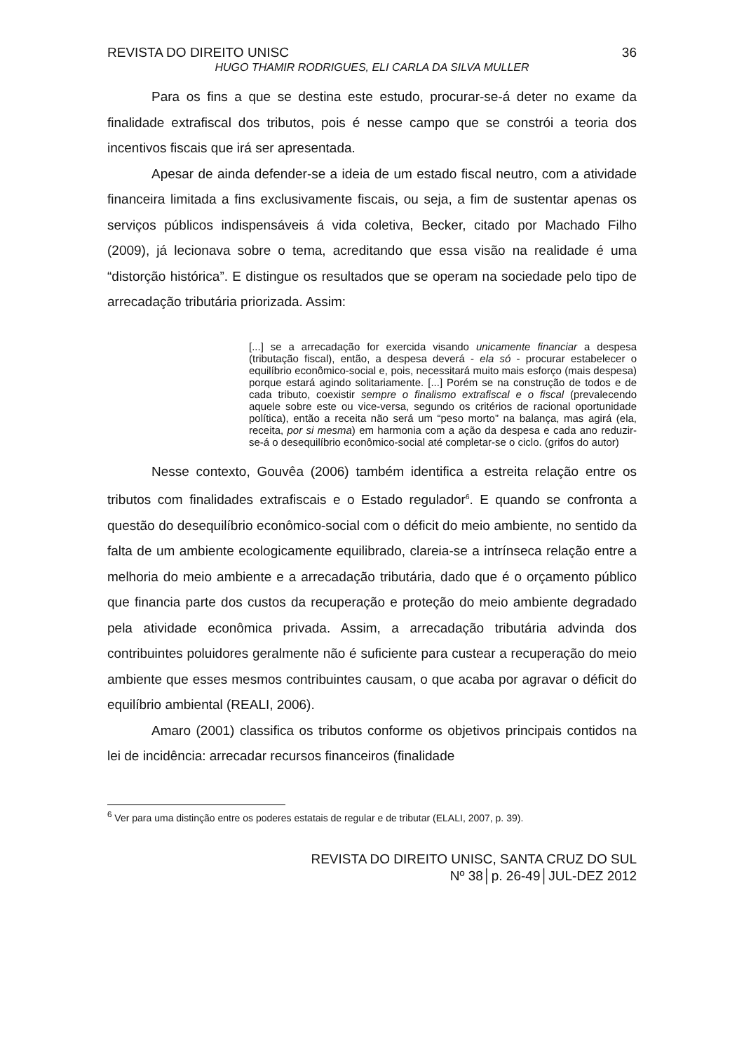REVISTA DO DIREITO UNISC 36
HUGO THAMIR RODRIGUES, ELI CARLA DA SILVA MULLER
Para os fins a que se destina este estudo, procurar-se-á deter no exame da finalidade extrafiscal dos tributos, pois é nesse campo que se constrói a teoria dos incentivos fiscais que irá ser apresentada.
Apesar de ainda defender-se a ideia de um estado fiscal neutro, com a atividade financeira limitada a fins exclusivamente fiscais, ou seja, a fim de sustentar apenas os serviços públicos indispensáveis á vida coletiva, Becker, citado por Machado Filho (2009), já lecionava sobre o tema, acreditando que essa visão na realidade é uma “distorção histórica”. E distingue os resultados que se operam na sociedade pelo tipo de arrecadação tributária priorizada. Assim:
[...] se a arrecadação for exercida visando unicamente financiar a despesa (tributação fiscal), então, a despesa deverá - ela só - procurar estabelecer o equilíbrio econômico-social e, pois, necessitará muito mais esforço (mais despesa) porque estará agindo solitariamente. [...] Porém se na construção de todos e de cada tributo, coexistir sempre o finalismo extrafiscal e o fiscal (prevalecendo aquele sobre este ou vice-versa, segundo os critérios de racional oportunidade política), então a receita não será um “peso morto” na balança, mas agirá (ela, receita, por si mesma) em harmonia com a ação da despesa e cada ano reduzir-se-á o desequilíbrio econômico-social até completar-se o ciclo. (grifos do autor)
Nesse contexto, Gouvêa (2006) também identifica a estreita relação entre os tributos com finalidades extrafiscais e o Estado regulador<sup>6</sup>. E quando se confronta a questão do desequilíbrio econômico-social com o déficit do meio ambiente, no sentido da falta de um ambiente ecologicamente equilibrado, clareia-se a intrínseca relação entre a melhoria do meio ambiente e a arrecadação tributária, dado que é o orçamento público que financia parte dos custos da recuperação e proteção do meio ambiente degradado pela atividade econômica privada. Assim, a arrecadação tributária advinda dos contribuintes poluidores geralmente não é suficiente para custear a recuperação do meio ambiente que esses mesmos contribuintes causam, o que acaba por agravar o déficit do equilíbrio ambiental (REALI, 2006).
Amaro (2001) classifica os tributos conforme os objetivos principais contidos na lei de incidência: arrecadar recursos financeiros (finalidade
<sup>6</sup> Ver para uma distinção entre os poderes estatais de regular e de tributar (ELALI, 2007, p. 39).
REVISTA DO DIREITO UNISC, SANTA CRUZ DO SUL
Nº 38│p. 26-49│JUL-DEZ 2012